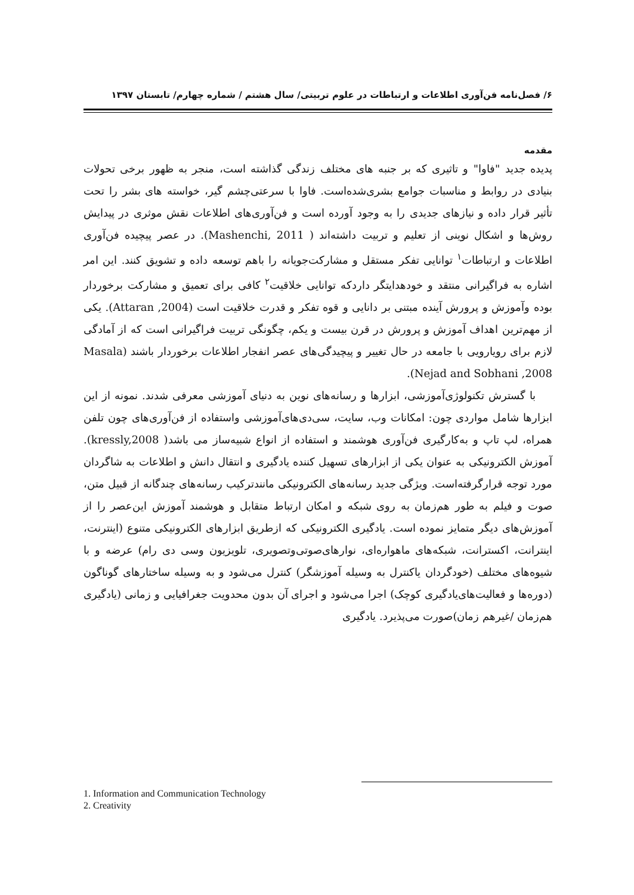۶/ فصل‌نامه فن‌آوری اطلاعات و ارتباطات در علوم تربیتی/ سال هشتم / شماره چهارم/ تابستان ۱۳۹۷
مقدمه
پدیده جدید "فاوا" و تاثیری که بر جنبه های مختلف زندگی گذاشته است، منجر به ظهور برخی تحولات بنیادی در روابط و مناسبات جوامع بشری‌شده‌است. فاوا با سرعتی‌چشم گیر، خواسته های بشر را تحت تأثیر قرار داده و نیازهای جدیدی را به وجود آورده است و فن‌آوری‌های اطلاعات نقش موثری در پیدایش روش‌ها و اشکال نوینی از تعلیم و تربیت داشته‌اند ( Mashenchi, 2011). در عصر پیچیده فن‌آوری اطلاعات و ارتباطات<sup>۱</sup> توانایی تفکر مستقل و مشارکت‌جویانه را باهم توسعه داده و تشویق کنند. این امر اشاره به فراگیرانی منتقد و خودهدایتگر داردکه توانایی خلاقیت<sup>۲</sup> کافی برای تعمیق و مشارکت برخوردار بوده وآموزش و پرورش آینده مبتنی بر دانایی و قوه تفکر و قدرت خلاقیت است (Attaran ,2004). یکی از مهم‌ترین اهداف آموزش و پرورش در قرن بیست و یکم، چگونگی تربیت فراگیرانی است که از آمادگی لازم برای رویارویی با جامعه در حال تغییر و پیچیدگی‌های عصر انفجار اطلاعات برخوردار باشند (Masala Nejad and Sobhani ,2008).
با گسترش تکنولوژی‌آموزشی، ابزارها و رسانه‌های نوین به دنیای آموزشی معرفی شدند. نمونه از این ابزارها شامل مواردی چون: امکانات وب، سایت، سی‌دی‌های‌آموزشی واستفاده از فن‌آوری‌های چون تلفن همراه، لپ تاپ و به‌کارگیری فن‌آوری هوشمند و استفاده از انواع شبیه‌ساز می باشد( kressly,2008). آموزش الکترونیکی به عنوان یکی از ابزارهای تسهیل کننده یادگیری و انتقال دانش و اطلاعات به شاگردان مورد توجه قرارگرفته‌است. ویژگی جدید رسانه‌های الکترونیکی مانندترکیب رسانه‌های چندگانه از قبیل متن، صوت و فیلم به طور هم‌زمان به روی شبکه و امکان ارتباط متقابل و هوشمند آموزش این‌عصر را از آموزش‌های دیگر متمایز نموده است. یادگیری الکترونیکی که ازطریق ابزارهای الکترونیکی متنوع (اینترنت، اینترانت، اکسترانت، شبکه‌های ماهواره‌ای، نوارهای‌صوتی‌وتصویری، تلویزیون وسی دی رام) عرضه و با شیوه‌های مختلف (خودگردان یاکنترل به وسیله آموزشگر) کنترل می‌شود و به وسیله ساختارهای گوناگون (دوره‌ها و فعالیت‌های‌یادگیری کوچک) اجرا می‌شود و اجرای آن بدون محدویت جغرافیایی و زمانی (یادگیری هم‌زمان /غیرهم زمان)صورت می‌پذیرد. یادگیری
1. Information and Communication Technology
2. Creativity